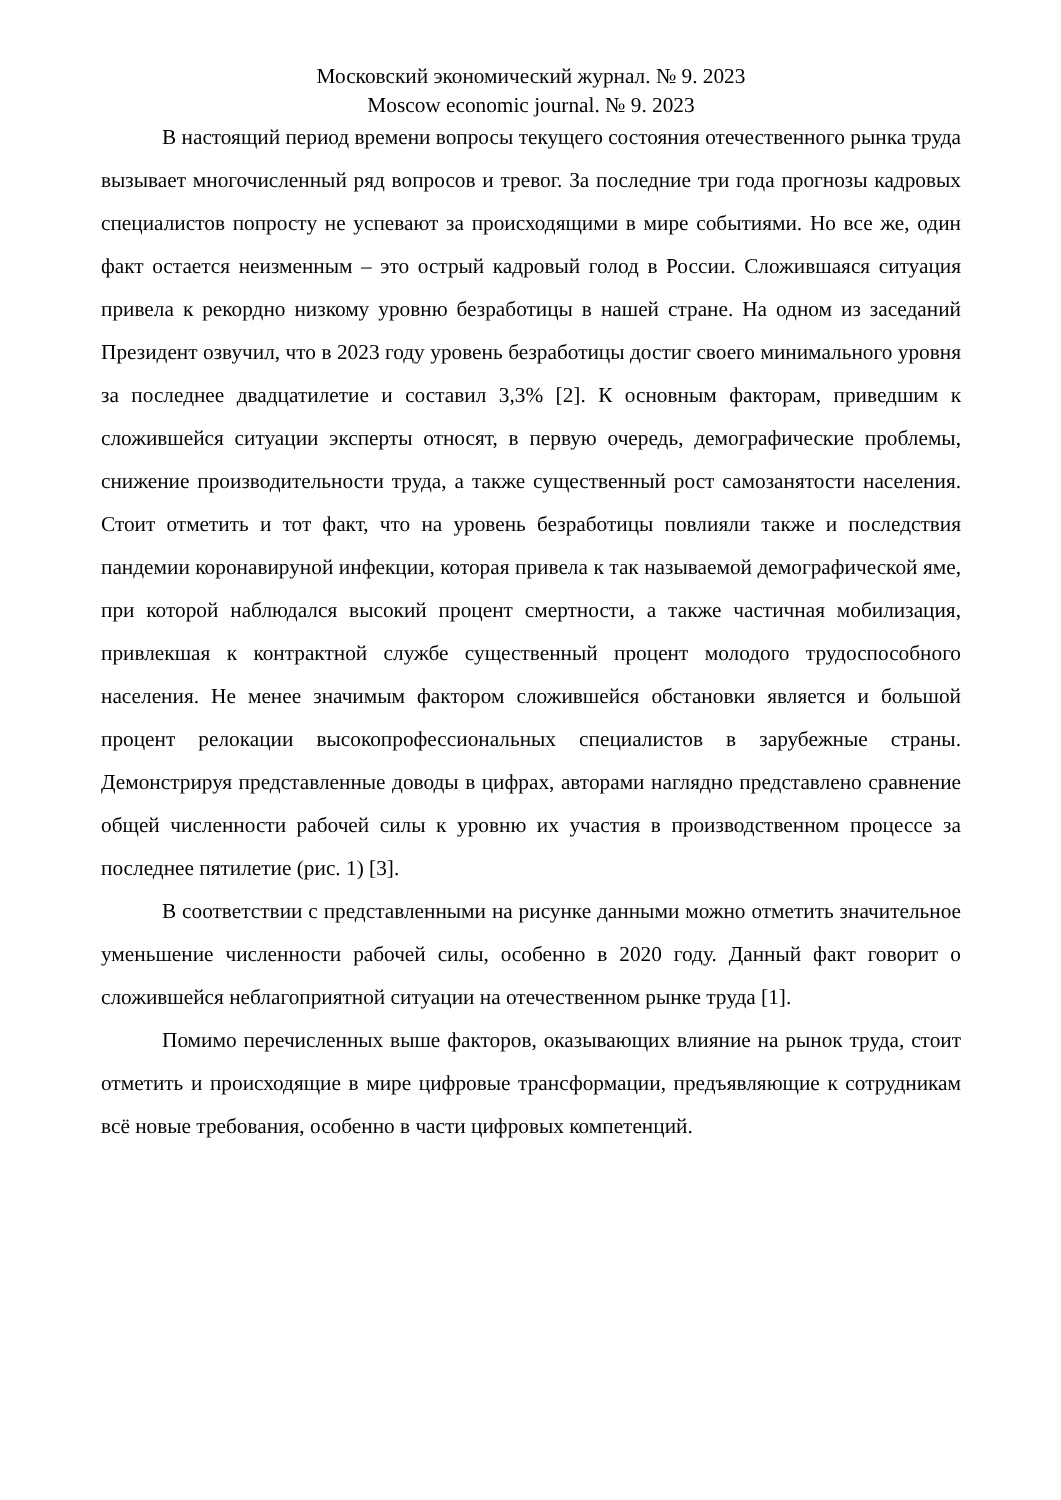Московский экономический журнал. № 9. 2023
Moscow economic journal. № 9. 2023
В настоящий период времени вопросы текущего состояния отечественного рынка труда вызывает многочисленный ряд вопросов и тревог. За последние три года прогнозы кадровых специалистов попросту не успевают за происходящими в мире событиями. Но все же, один факт остается неизменным – это острый кадровый голод в России. Сложившаяся ситуация привела к рекордно низкому уровню безработицы в нашей стране. На одном из заседаний Президент озвучил, что в 2023 году уровень безработицы достиг своего минимального уровня за последнее двадцатилетие и составил 3,3% [2]. К основным факторам, приведшим к сложившейся ситуации эксперты относят, в первую очередь, демографические проблемы, снижение производительности труда, а также существенный рост самозанятости населения. Стоит отметить и тот факт, что на уровень безработицы повлияли также и последствия пандемии коронавируной инфекции, которая привела к так называемой демографической яме, при которой наблюдался высокий процент смертности, а также частичная мобилизация, привлекшая к контрактной службе существенный процент молодого трудоспособного населения. Не менее значимым фактором сложившейся обстановки является и большой процент релокации высокопрофессиональных специалистов в зарубежные страны. Демонстрируя представленные доводы в цифрах, авторами наглядно представлено сравнение общей численности рабочей силы к уровню их участия в производственном процессе за последнее пятилетие (рис. 1) [3].
В соответствии с представленными на рисунке данными можно отметить значительное уменьшение численности рабочей силы, особенно в 2020 году. Данный факт говорит о сложившейся неблагоприятной ситуации на отечественном рынке труда [1].
Помимо перечисленных выше факторов, оказывающих влияние на рынок труда, стоит отметить и происходящие в мире цифровые трансформации, предъявляющие к сотрудникам всё новые требования, особенно в части цифровых компетенций.